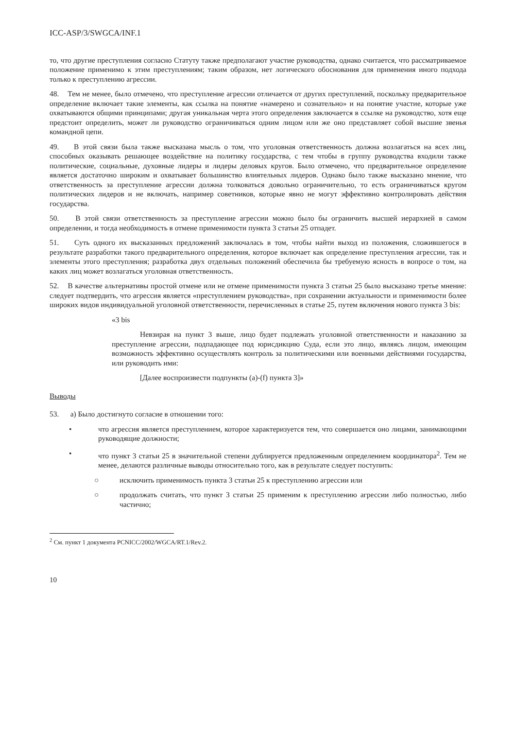ICC-ASP/3/SWGCA/INF.1
то, что другие преступления согласно Статуту также предполагают участие руководства, однако считается, что рассматриваемое положение применимо к этим преступлениям; таким образом, нет логического обоснования для применения иного подхода только к преступлению агрессии.
48. Тем не менее, было отмечено, что преступление агрессии отличается от других преступлений, поскольку предварительное определение включает такие элементы, как ссылка на понятие «намерено и сознательно» и на понятие участие, которые уже охватываются общими принципами; другая уникальная черта этого определения заключается в ссылке на руководство, хотя еще предстоит определить, может ли руководство ограничиваться одним лицом или же оно представляет собой высшие звенья командной цепи.
49. В этой связи была также высказана мысль о том, что уголовная ответственность должна возлагаться на всех лиц, способных оказывать решающее воздействие на политику государства, с тем чтобы в группу руководства входили также политические, социальные, духовные лидеры и лидеры деловых кругов. Было отмечено, что предварительное определение является достаточно широким и охватывает большинство влиятельных лидеров. Однако было также высказано мнение, что ответственность за преступление агрессии должна толковаться довольно ограничительно, то есть ограничиваться кругом политических лидеров и не включать, например советников, которые явно не могут эффективно контролировать действия государства.
50. В этой связи ответственность за преступление агрессии можно было бы ограничить высшей иерархией в самом определении, и тогда необходимость в отмене применимости пункта 3 статьи 25 отпадет.
51. Суть одного их высказанных предложений заключалась в том, чтобы найти выход из положения, сложившегося в результате разработки такого предварительного определения, которое включает как определение преступления агрессии, так и элементы этого преступления; разработка двух отдельных положений обеспечила бы требуемую ясность в вопросе о том, на каких лиц может возлагаться уголовная ответственность.
52. В качестве альтернативы простой отмене или не отмене применимости пункта 3 статьи 25 было высказано третье мнение: следует подтвердить, что агрессия является «преступлением руководства», при сохранении актуальности и применимости более широких видов индивидуальной уголовной ответственности, перечисленных в статье 25, путем включения нового пункта 3 bis:
«3 bis
Невзирая на пункт 3 выше, лицо будет подлежать уголовной ответственности и наказанию за преступление агрессии, подпадающее под юрисдикцию Суда, если это лицо, являясь лицом, имеющим возможность эффективно осуществлять контроль за политическими или военными действиями государства, или руководить ими:
[Далее воспроизвести подпункты (a)-(f) пункта 3]»
Выводы
53. а) Было достигнуто согласие в отношении того:
• что агрессия является преступлением, которое характеризуется тем, что совершается оно лицами, занимающими руководящие должности;
• что пункт 3 статьи 25 в значительной степени дублируется предложенным определением координатора<sup>2</sup>. Тем не менее, делаются различные выводы относительно того, как в результате следует поступить:
○ исключить применимость пункта 3 статьи 25 к преступлению агрессии или
○ продолжать считать, что пункт 3 статьи 25 применим к преступлению агрессии либо полностью, либо частично;
<sup>2</sup> См. пункт 1 документа PCNICC/2002/WGCA/RT.1/Rev.2.
10